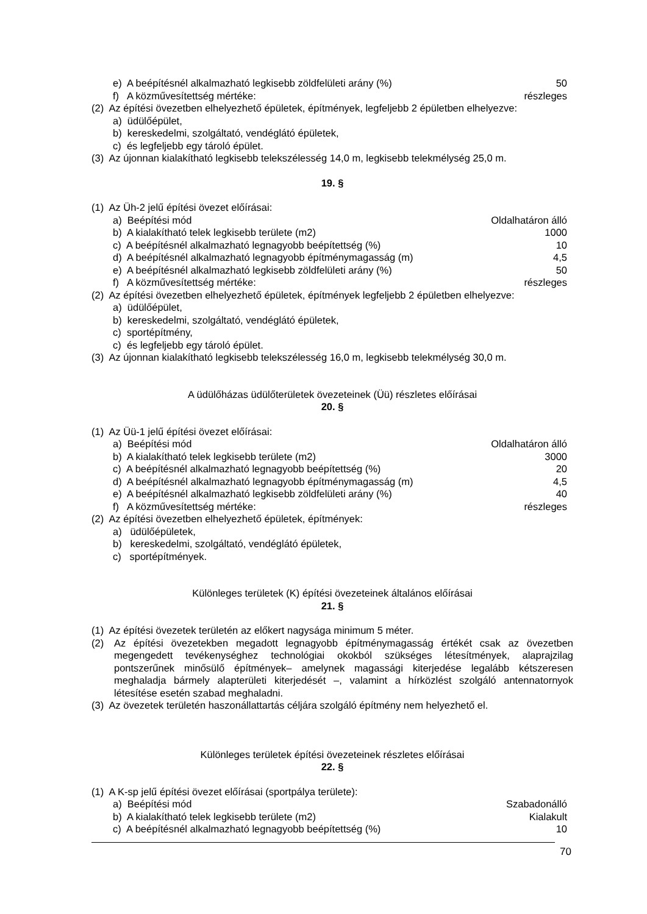e) A beépítésnél alkalmazható legkisebb zöldfelületi arány (%) 50
f) A közművesítettség mértéke: részleges
(2) Az építési övezetben elhelyezhető épületek, építmények, legfeljebb 2 épületben elhelyezve:
a) üdülőépület,
b) kereskedelmi, szolgáltató, vendéglátó épületek,
c) és legfeljebb egy tároló épület.
(3) Az újonnan kialakítható legkisebb telekszélesség 14,0 m, legkisebb telekmélység 25,0 m.
19. §
(1) Az Üh-2 jelű építési övezet előírásai:
a) Beépítési mód Oldalhatáron álló
b) A kialakítható telek legkisebb területe (m2) 1000
c) A beépítésnél alkalmazható legnagyobb beépítettség (%) 10
d) A beépítésnél alkalmazható legnagyobb építménymagasság (m) 4,5
e) A beépítésnél alkalmazható legkisebb zöldfelületi arány (%) 50
f) A közművesítettség mértéke: részleges
(2) Az építési övezetben elhelyezhető épületek, építmények legfeljebb 2 épületben elhelyezve:
a) üdülőépület,
b) kereskedelmi, szolgáltató, vendéglátó épületek,
c) sportépítmény,
c) és legfeljebb egy tároló épület.
(3) Az újonnan kialakítható legkisebb telekszélesség 16,0 m, legkisebb telekmélység 30,0 m.
A üdülőházas üdülőterületek övezeteinek (Üü) részletes előírásai
20. §
(1) Az Üü-1 jelű építési övezet előírásai:
a) Beépítési mód Oldalhatáron álló
b) A kialakítható telek legkisebb területe (m2) 3000
c) A beépítésnél alkalmazható legnagyobb beépítettség (%) 20
d) A beépítésnél alkalmazható legnagyobb építménymagasság (m) 4,5
e) A beépítésnél alkalmazható legkisebb zöldfelületi arány (%) 40
f) A közművesítettség mértéke: részleges
(2) Az építési övezetben elhelyezhető épületek, építmények:
a) üdülőépületek,
b) kereskedelmi, szolgáltató, vendéglátó épületek,
c) sportépítmények.
Különleges területek (K) építési övezeteinek általános előírásai
21. §
(1) Az építési övezetek területén az előkert nagysága minimum 5 méter.
(2) Az építési övezetekben megadott legnagyobb építménymagasság értékét csak az övezetben megengedett tevékenységhez technológiai okokból szükséges létesítmények, alaprajzilag pontszerűnek minősülő építmények– amelynek magassági kiterjedése legalább kétszeresen meghaladja bármely alapterületi kiterjedését –, valamint a hírközlést szolgáló antennatornyok létesítése esetén szabad meghaladni.
(3) Az övezetek területén haszonállattartás céljára szolgáló építmény nem helyezhető el.
Különleges területek építési övezeteinek részletes előírásai
22. §
(1) A K-sp jelű építési övezet előírásai (sportpálya területe):
a) Beépítési mód Szabadonálló
b) A kialakítható telek legkisebb területe (m2) Kialakult
c) A beépítésnél alkalmazható legnagyobb beépítettség (%) 10
70